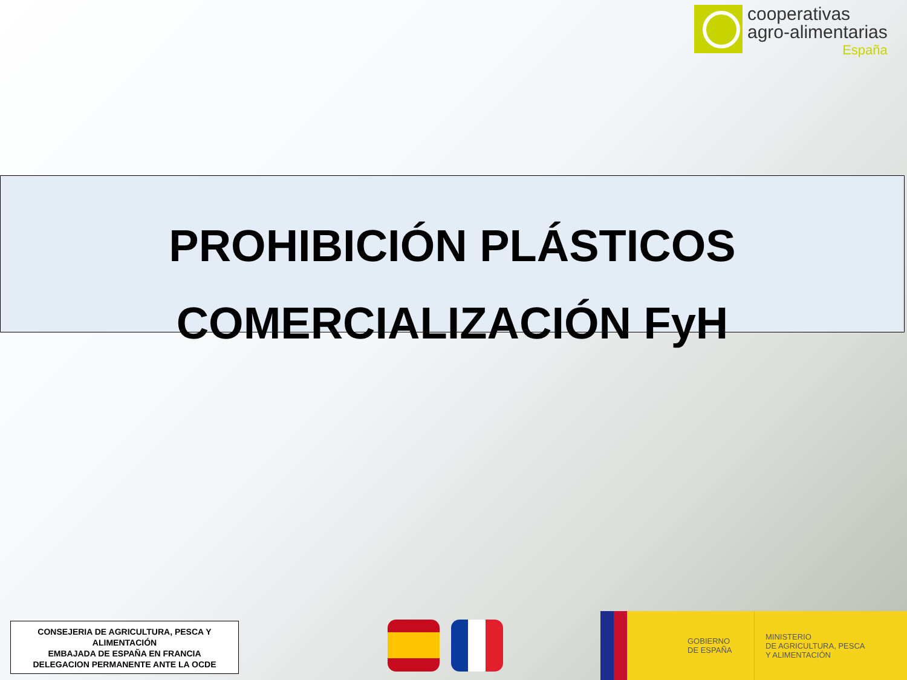cooperativas
agro-alimentarias
España
PROHIBICIÓN PLÁSTICOS
COMERCIALIZACIÓN FyH
CONSEJERIA DE AGRICULTURA, PESCA Y ALIMENTACIÓN
EMBAJADA DE ESPAÑA EN FRANCIA
DELEGACION PERMANENTE ANTE LA OCDE
GOBIERNO
DE ESPAÑA
MINISTERIO
DE AGRICULTURA, PESCA
Y ALIMENTACIÓN